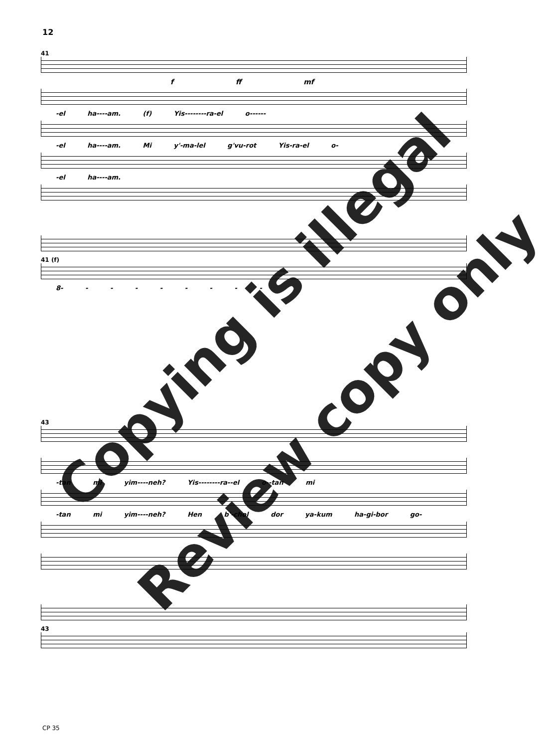12
41
f ff mf
-el ha----am. (f) Yis--------ra-el o------
-el ha----am. Mi y'-ma-lel g'vu-rot Yis-ra-el o-
-el ha----am.
41 (f)
8- - - - - - - - -
43
-tan mi yim----neh? Yis--------ra--el o--tan mi
-tan mi yim----neh? Hen b'-chol dor ya-kum ha-gi-bor go-
43
CP 35
Copying is illegal
Review copy only